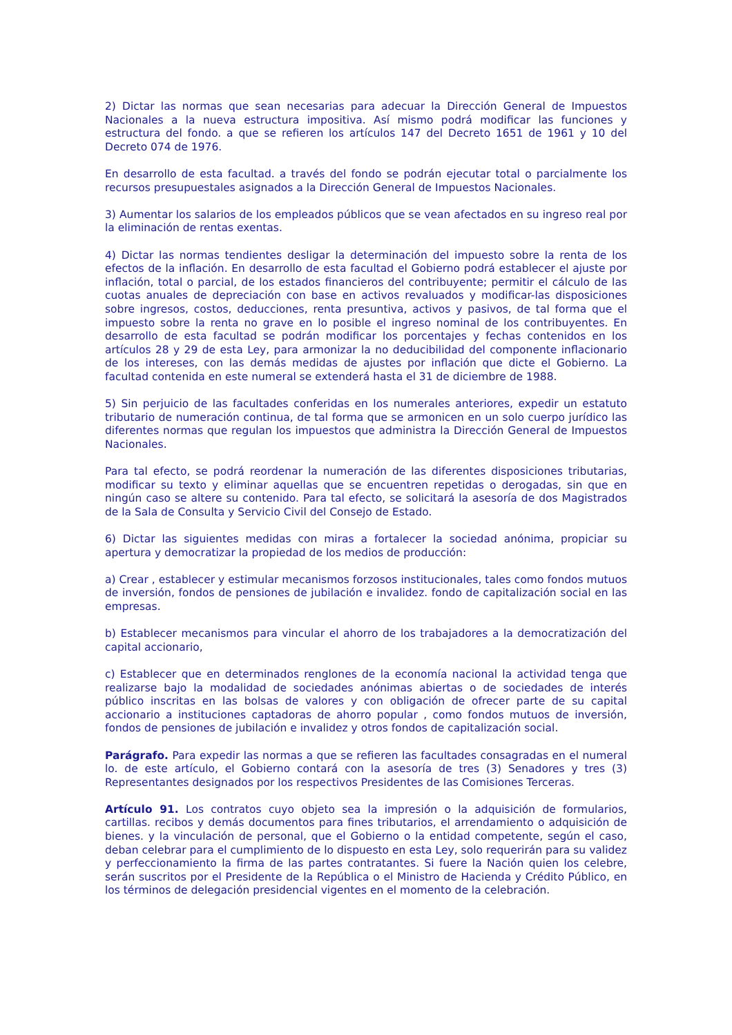2) Dictar las normas que sean necesarias para adecuar la Dirección General de Impuestos Nacionales a la nueva estructura impositiva. Así mismo podrá modificar las funciones y estructura del fondo. a que se refieren los artículos 147 del Decreto 1651 de 1961 y 10 del Decreto 074 de 1976.
En desarrollo de esta facultad. a través del fondo se podrán ejecutar total o parcialmente los recursos presupuestales asignados a la Dirección General de Impuestos Nacionales.
3) Aumentar los salarios de los empleados públicos que se vean afectados en su ingreso real por la eliminación de rentas exentas.
4) Dictar las normas tendientes desligar la determinación del impuesto sobre la renta de los efectos de la inflación. En desarrollo de esta facultad el Gobierno podrá establecer el ajuste por inflación, total o parcial, de los estados financieros del contribuyente; permitir el cálculo de las cuotas anuales de depreciación con base en activos revaluados y modificar-las disposiciones sobre ingresos, costos, deducciones, renta presuntiva, activos y pasivos, de tal forma que el impuesto sobre la renta no grave en lo posible el ingreso nominal de los contribuyentes. En desarrollo de esta facultad se podrán modificar los porcentajes y fechas contenidos en los artículos 28 y 29 de esta Ley, para armonizar la no deducibilidad del componente inflacionario de los intereses, con las demás medidas de ajustes por inflación que dicte el Gobierno. La facultad contenida en este numeral se extenderá hasta el 31 de diciembre de 1988.
5) Sin perjuicio de las facultades conferidas en los numerales anteriores, expedir un estatuto tributario de numeración continua, de tal forma que se armonicen en un solo cuerpo jurídico las diferentes normas que regulan los impuestos que administra la Dirección General de Impuestos Nacionales.
Para tal efecto, se podrá reordenar la numeración de las diferentes disposiciones tributarias, modificar su texto y eliminar aquellas que se encuentren repetidas o derogadas, sin que en ningún caso se altere su contenido. Para tal efecto, se solicitará la asesoría de dos Magistrados de la Sala de Consulta y Servicio Civil del Consejo de Estado.
6) Dictar las siguientes medidas con miras a fortalecer la sociedad anónima, propiciar su apertura y democratizar la propiedad de los medios de producción:
a) Crear , establecer y estimular mecanismos forzosos institucionales, tales como fondos mutuos de inversión, fondos de pensiones de jubilación e invalidez. fondo de capitalización social en las empresas.
b) Establecer mecanismos para vincular el ahorro de los trabajadores a la democratización del capital accionario,
c) Establecer que en determinados renglones de la economía nacional la actividad tenga que realizarse bajo la modalidad de sociedades anónimas abiertas o de sociedades de interés público inscritas en las bolsas de valores y con obligación de ofrecer parte de su capital accionario a instituciones captadoras de ahorro popular , como fondos mutuos de inversión, fondos de pensiones de jubilación e invalidez y otros fondos de capitalización social.
Parágrafo. Para expedir las normas a que se refieren las facultades consagradas en el numeral lo. de este artículo, el Gobierno contará con la asesoría de tres (3) Senadores y tres (3) Representantes designados por los respectivos Presidentes de las Comisiones Terceras.
Artículo 91. Los contratos cuyo objeto sea la impresión o la adquisición de formularios, cartillas. recibos y demás documentos para fines tributarios, el arrendamiento o adquisición de bienes. y la vinculación de personal, que el Gobierno o la entidad competente, según el caso, deban celebrar para el cumplimiento de lo dispuesto en esta Ley, solo requerirán para su validez y perfeccionamiento la firma de las partes contratantes. Si fuere la Nación quien los celebre, serán suscritos por el Presidente de la República o el Ministro de Hacienda y Crédito Público, en los términos de delegación presidencial vigentes en el momento de la celebración.